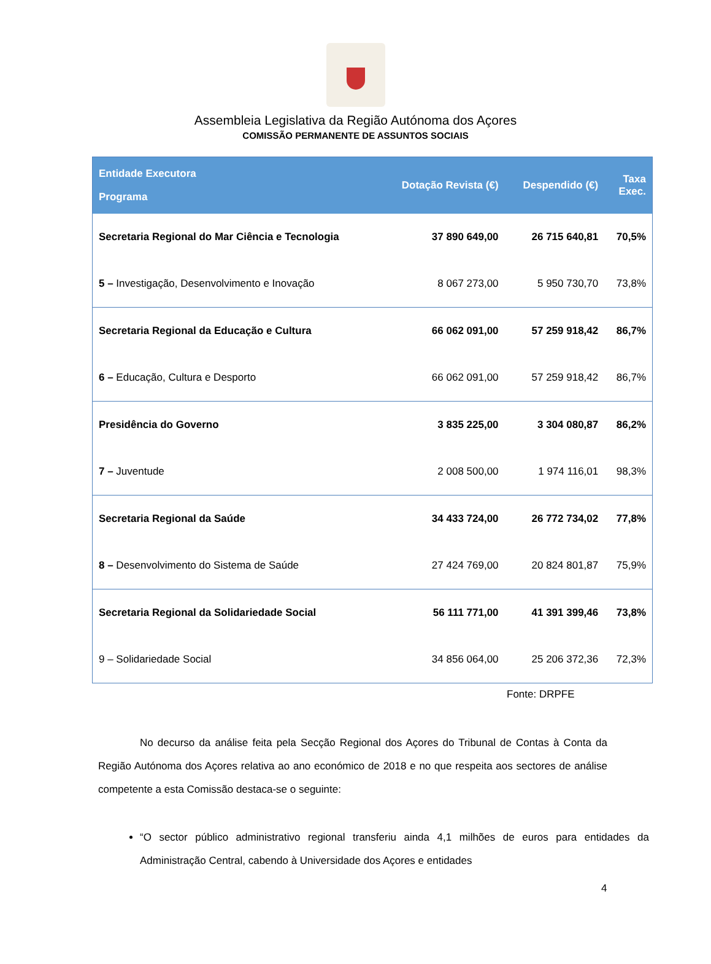Assembleia Legislativa da Região Autónoma dos Açores
COMISSÃO PERMANENTE DE ASSUNTOS SOCIAIS
| Entidade Executora Programa | Dotação Revista (€) | Despendido (€) | Taxa Exec. |
| --- | --- | --- | --- |
| Secretaria Regional do Mar Ciência e Tecnologia | 37 890 649,00 | 26 715 640,81 | 70,5% |
| 5 – Investigação, Desenvolvimento e Inovação | 8 067 273,00 | 5 950 730,70 | 73,8% |
| Secretaria Regional da Educação e Cultura | 66 062 091,00 | 57 259 918,42 | 86,7% |
| 6 – Educação, Cultura e Desporto | 66 062 091,00 | 57 259 918,42 | 86,7% |
| Presidência do Governo | 3 835 225,00 | 3 304 080,87 | 86,2% |
| 7 – Juventude | 2 008 500,00 | 1 974 116,01 | 98,3% |
| Secretaria Regional da Saúde | 34 433 724,00 | 26 772 734,02 | 77,8% |
| 8 – Desenvolvimento do Sistema de Saúde | 27 424 769,00 | 20 824 801,87 | 75,9% |
| Secretaria Regional da Solidariedade Social | 56 111 771,00 | 41 391 399,46 | 73,8% |
| 9 – Solidariedade Social | 34 856 064,00 | 25 206 372,36 | 72,3% |
Fonte: DRPFE
No decurso da análise feita pela Secção Regional dos Açores do Tribunal de Contas à Conta da Região Autónoma dos Açores relativa ao ano económico de 2018 e no que respeita aos sectores de análise competente a esta Comissão destaca-se o seguinte:
“O sector público administrativo regional transferiu ainda 4,1 milhões de euros para entidades da Administração Central, cabendo à Universidade dos Açores e entidades
4